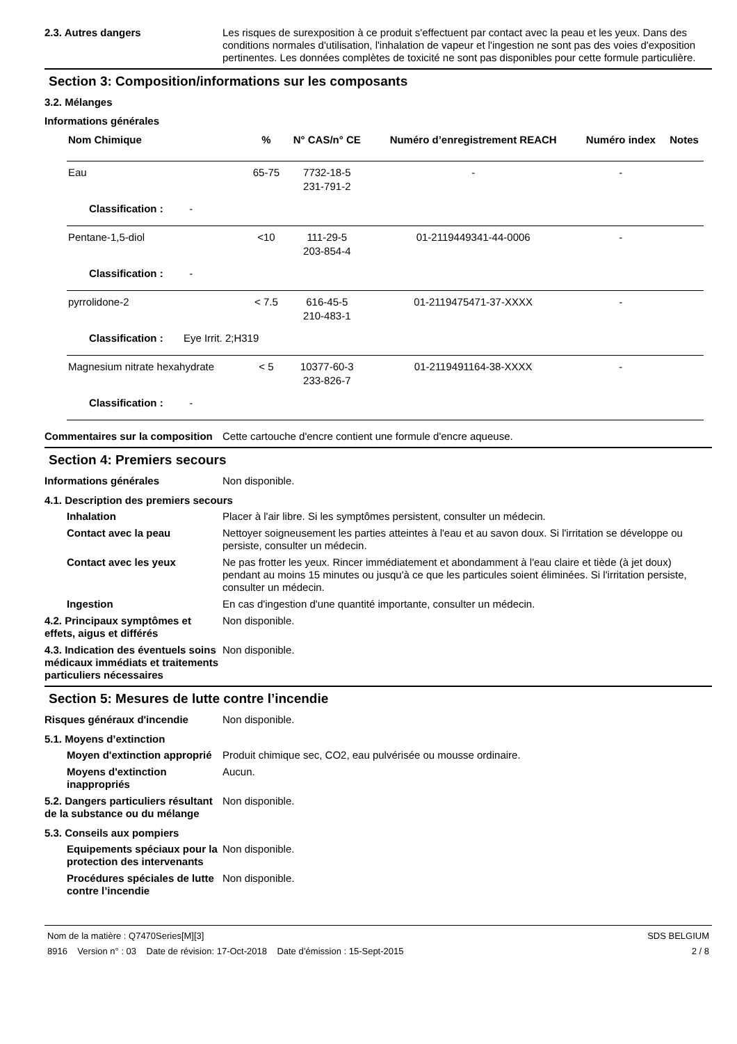2.3. Autres dangers Les risques de surexposition à ce produit s'effectuent par contact avec la peau et les yeux. Dans des conditions normales d'utilisation, l'inhalation de vapeur et l'ingestion ne sont pas des voies d'exposition pertinentes. Les données complètes de toxicité ne sont pas disponibles pour cette formule particulière.
Section 3: Composition/informations sur les composants
3.2. Mélanges
Informations générales
| Nom Chimique | % | N° CAS/n° CE | Numéro d’enregistrement REACH | Numéro index | Notes |
| --- | --- | --- | --- | --- | --- |
| Eau | 65-75 | 7732-18-5 231-791-2 | - | - | |
| Classification : - | | | | | |
| Pentane-1,5-diol | <10 | 111-29-5 203-854-4 | 01-2119449341-44-0006 | - | |
| Classification : - | | | | | |
| pyrrolidone-2 | < 7.5 | 616-45-5 210-483-1 | 01-2119475471-37-XXXX | - | |
| Classification : Eye Irrit. 2;H319 | | | | | |
| Magnesium nitrate hexahydrate | < 5 | 10377-60-3 233-826-7 | 01-2119491164-38-XXXX | - | |
| Classification : - | | | | | |
Commentaires sur la composition
Cette cartouche d'encre contient une formule d'encre aqueuse.
Section 4: Premiers secours
Informations générales Non disponible.
4.1. Description des premiers secours
Inhalation Placer à l'air libre. Si les symptômes persistent, consulter un médecin.
Contact avec la peau Nettoyer soigneusement les parties atteintes à l'eau et au savon doux. Si l'irritation se développe ou persiste, consulter un médecin.
Contact avec les yeux Ne pas frotter les yeux. Rincer immédiatement et abondamment à l'eau claire et tiède (à jet doux) pendant au moins 15 minutes ou jusqu'à ce que les particules soient éliminées. Si l'irritation persiste, consulter un médecin.
Ingestion En cas d'ingestion d'une quantité importante, consulter un médecin.
4.2. Principaux symptômes et effets, aigus et différés
Non disponible.
4.3. Indication des éventuels soins médicaux immédiats et traitements particuliers nécessaires
Non disponible.
Section 5: Mesures de lutte contre l’incendie
Risques généraux d'incendie Non disponible.
5.1. Moyens d’extinction
Moyen d'extinction approprié
Produit chimique sec, CO2, eau pulvérisée ou mousse ordinaire.
Moyens d'extinction inappropriés
Aucun.
5.2. Dangers particuliers résultant de la substance ou du mélange
Non disponible.
5.3. Conseils aux pompiers
Equipements spéciaux pour la protection des intervenants
Non disponible.
Procédures spéciales de lutte contre l’incendie
Non disponible.
Nom de la matière : Q7470Series[M][3]
8916 Version n° : 03 Date de révision: 17-Oct-2018 Date d’émission : 15-Sept-2015
SDS BELGIUM
2 / 8